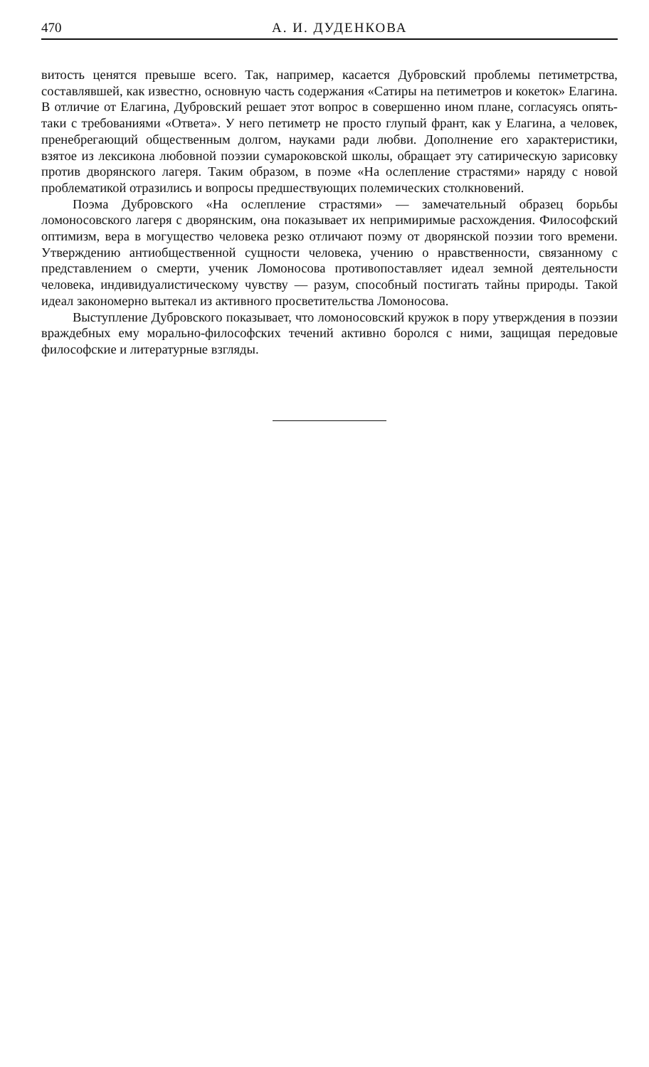470 А. И. ДУДЕНКОВА
витость ценятся превыше всего. Так, например, касается Дубровский проблемы петиметрства, составлявшей, как известно, основную часть содержания «Сатиры на петиметров и кокеток» Елагина. В отличие от Елагина, Дубровский решает этот вопрос в совершенно ином плане, согласуясь опять-таки с требованиями «Ответа». У него петиметр не просто глупый франт, как у Елагина, а человек, пренебрегающий общественным долгом, науками ради любви. Дополнение его характеристики, взятое из лексикона любовной поэзии сумароковской школы, обращает эту сатирическую зарисовку против дворянского лагеря. Таким образом, в поэме «На ослепление страстями» наряду с новой проблематикой отразились и вопросы предшествующих полемических столкновений.
Поэма Дубровского «На ослепление страстями» — замечательный образец борьбы ломоносовского лагеря с дворянским, она показывает их непримиримые расхождения. Философский оптимизм, вера в могущество человека резко отличают поэму от дворянской поэзии того времени. Утверждению антиобщественной сущности человека, учению о нравственности, связанному с представлением о смерти, ученик Ломоносова противопоставляет идеал земной деятельности человека, индивидуалистическому чувству — разум, способный постигать тайны природы. Такой идеал закономерно вытекал из активного просветительства Ломоносова.
Выступление Дубровского показывает, что ломоносовский кружок в пору утверждения в поэзии враждебных ему морально-философских течений активно боролся с ними, защищая передовые философские и литературные взгляды.